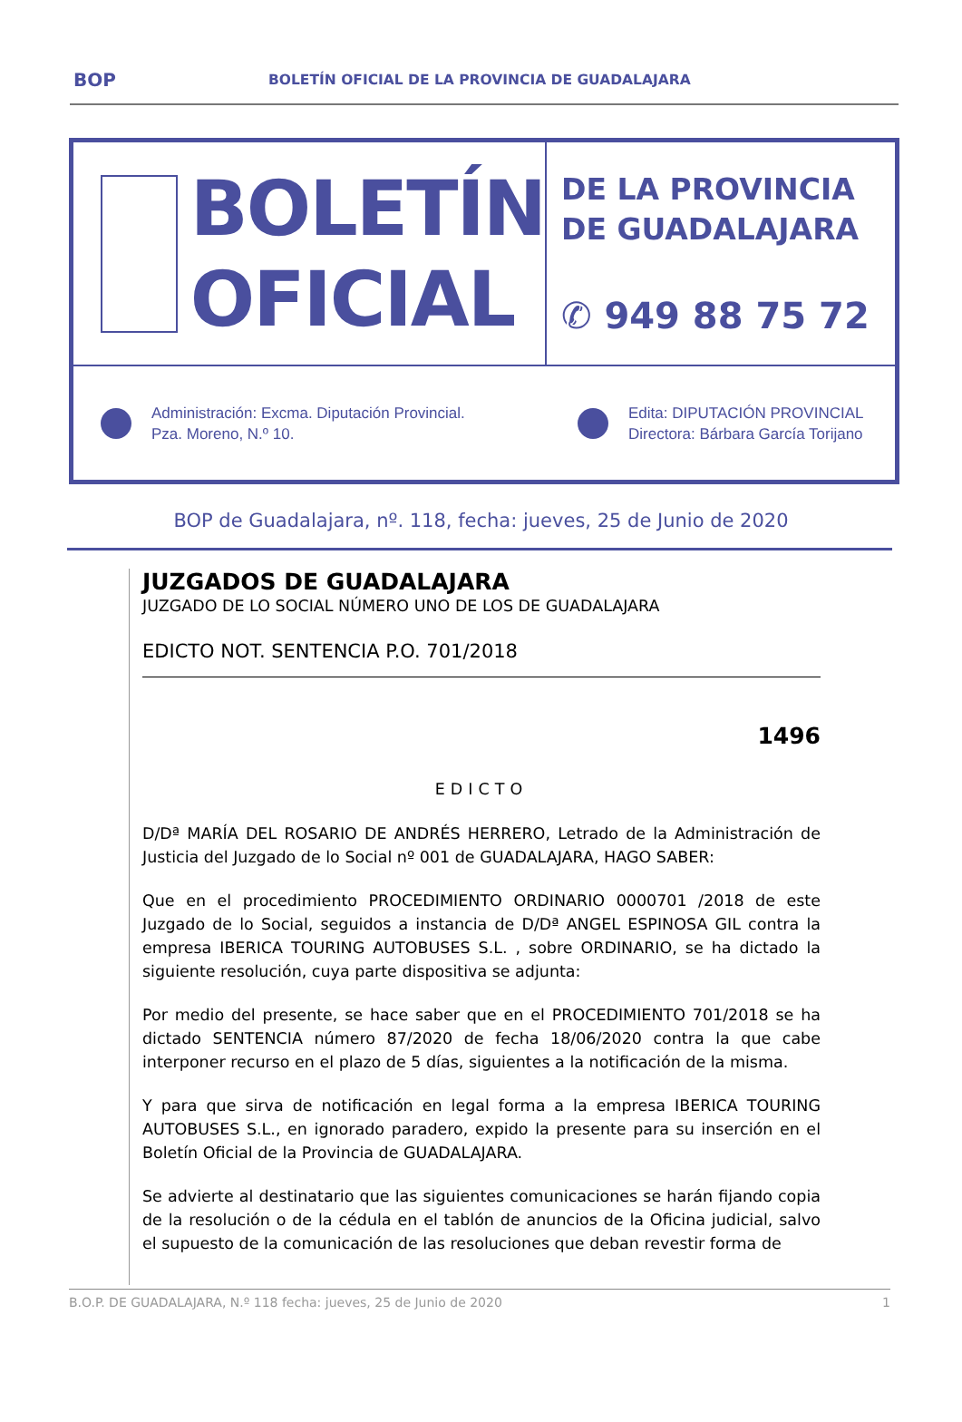BOP BOLETÍN OFICIAL DE LA PROVINCIA DE GUADALAJARA
BOLETÍN
OFICIAL
DE LA PROVINCIA
DE GUADALAJARA
✆ 949 88 75 72
Administración: Excma. Diputación Provincial.
Pza. Moreno, N.º 10.
Edita: DIPUTACIÓN PROVINCIAL
Directora: Bárbara García Torijano
BOP de Guadalajara, nº. 118, fecha: jueves, 25 de Junio de 2020
JUZGADOS DE GUADALAJARA
JUZGADO DE LO SOCIAL NÚMERO UNO DE LOS DE GUADALAJARA
EDICTO NOT. SENTENCIA P.O. 701/2018
1496
EDICTO
D/Dª MARÍA DEL ROSARIO DE ANDRÉS HERRERO, Letrado de la Administración de Justicia del Juzgado de lo Social nº 001 de GUADALAJARA, HAGO SABER:
Que en el procedimiento PROCEDIMIENTO ORDINARIO 0000701 /2018 de este Juzgado de lo Social, seguidos a instancia de D/Dª ANGEL ESPINOSA GIL contra la empresa IBERICA TOURING AUTOBUSES S.L. , sobre ORDINARIO, se ha dictado la siguiente resolución, cuya parte dispositiva se adjunta:
Por medio del presente, se hace saber que en el PROCEDIMIENTO 701/2018 se ha dictado SENTENCIA número 87/2020 de fecha 18/06/2020 contra la que cabe interponer recurso en el plazo de 5 días, siguientes a la notificación de la misma.
Y para que sirva de notificación en legal forma a la empresa IBERICA TOURING AUTOBUSES S.L., en ignorado paradero, expido la presente para su inserción en el Boletín Oficial de la Provincia de GUADALAJARA.
Se advierte al destinatario que las siguientes comunicaciones se harán fijando copia de la resolución o de la cédula en el tablón de anuncios de la Oficina judicial, salvo el supuesto de la comunicación de las resoluciones que deban revestir forma de
B.O.P. DE GUADALAJARA, N.º 118 fecha: jueves, 25 de Junio de 2020 1